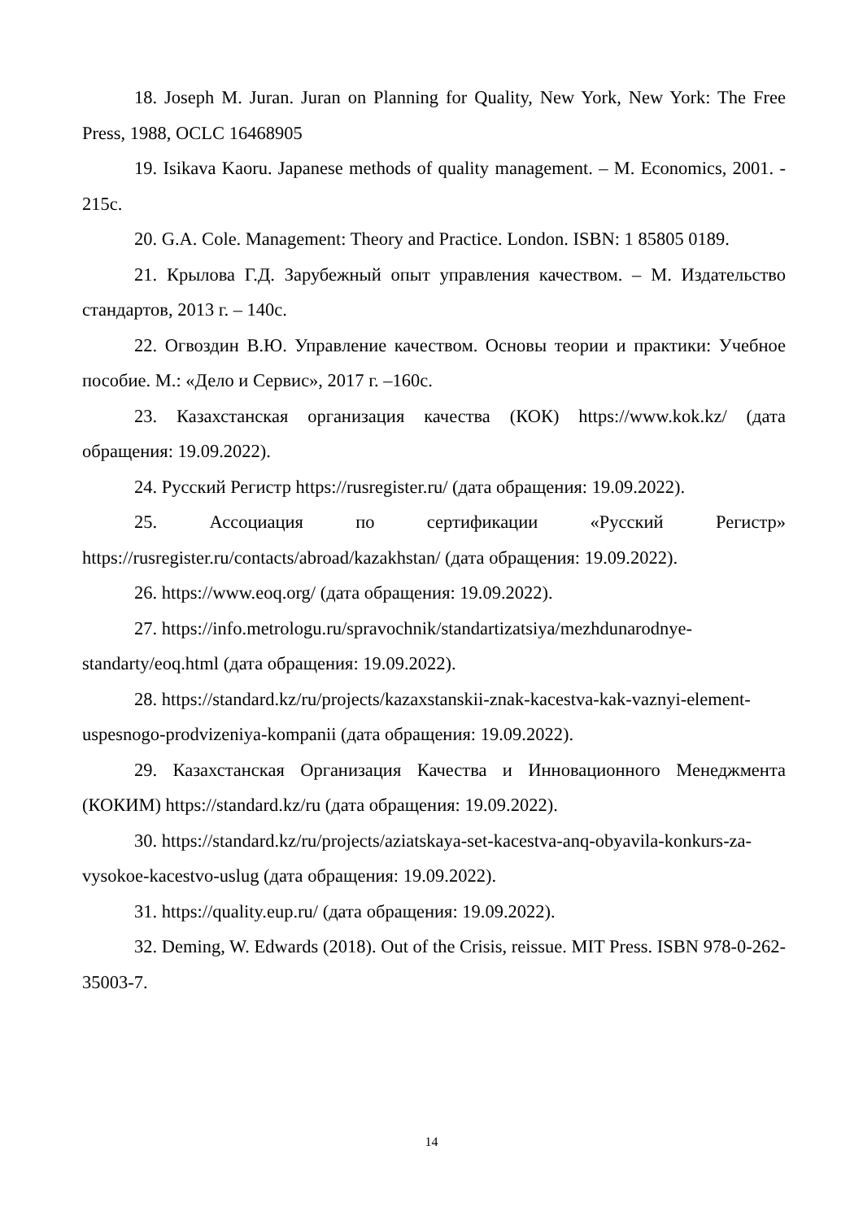18. Joseph M. Juran. Juran on Planning for Quality, New York, New York: The Free Press, 1988, OCLC 16468905
19. Isikava Kaoru. Japanese methods of quality management. – M. Economics, 2001. - 215с.
20. G.A. Cole. Management: Theory and Practice. London. ISBN: 1 85805 0189.
21. Крылова Г.Д. Зарубежный опыт управления качеством. – М. Издательство стандартов, 2013 г. – 140с.
22. Огвоздин В.Ю. Управление качеством. Основы теории и практики: Учебное пособие. М.: «Дело и Сервис», 2017 г. –160с.
23. Казахстанская организация качества (КОК) https://www.kok.kz/ (дата обращения: 19.09.2022).
24. Русский Регистр https://rusregister.ru/ (дата обращения: 19.09.2022).
25. Ассоциация по сертификации «Русский Регистр» https://rusregister.ru/contacts/abroad/kazakhstan/ (дата обращения: 19.09.2022).
26. https://www.eoq.org/ (дата обращения: 19.09.2022).
27. https://info.metrologu.ru/spravochnik/standartizatsiya/mezhdunarodnye-standarty/eoq.html (дата обращения: 19.09.2022).
28. https://standard.kz/ru/projects/kazaxstanskii-znak-kacestva-kak-vaznyi-element-uspesnogo-prodvizeniya-kompanii (дата обращения: 19.09.2022).
29. Казахстанская Организация Качества и Инновационного Менеджмента (КОКИМ) https://standard.kz/ru (дата обращения: 19.09.2022).
30. https://standard.kz/ru/projects/aziatskaya-set-kacestva-anq-obyavila-konkurs-za-vysokoe-kacestvo-uslug (дата обращения: 19.09.2022).
31. https://quality.eup.ru/ (дата обращения: 19.09.2022).
32. Deming, W. Edwards (2018). Out of the Crisis, reissue. MIT Press. ISBN 978-0-262-35003-7.
14